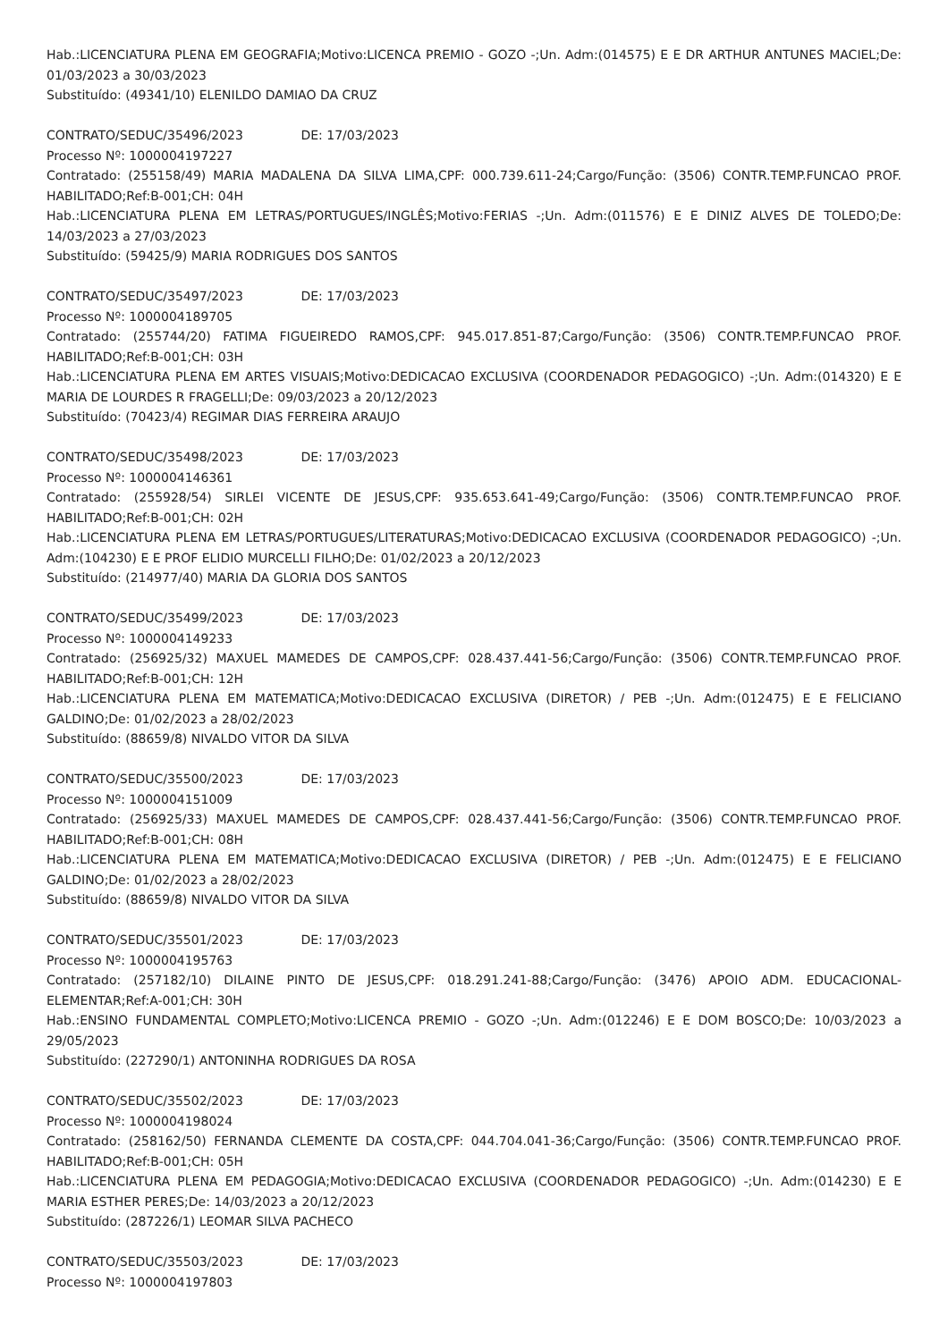Hab.:LICENCIATURA PLENA EM GEOGRAFIA;Motivo:LICENCA PREMIO - GOZO -;Un. Adm:(014575) E E DR ARTHUR ANTUNES MACIEL;De: 01/03/2023 a 30/03/2023
Substituído: (49341/10) ELENILDO DAMIAO DA CRUZ
CONTRATO/SEDUC/35496/2023 DE: 17/03/2023
Processo Nº: 1000004197227
Contratado: (255158/49) MARIA MADALENA DA SILVA LIMA,CPF: 000.739.611-24;Cargo/Função: (3506) CONTR.TEMP.FUNCAO PROF. HABILITADO;Ref:B-001;CH: 04H
Hab.:LICENCIATURA PLENA EM LETRAS/PORTUGUES/INGLÊS;Motivo:FERIAS -;Un. Adm:(011576) E E DINIZ ALVES DE TOLEDO;De: 14/03/2023 a 27/03/2023
Substituído: (59425/9) MARIA RODRIGUES DOS SANTOS
CONTRATO/SEDUC/35497/2023 DE: 17/03/2023
Processo Nº: 1000004189705
Contratado: (255744/20) FATIMA FIGUEIREDO RAMOS,CPF: 945.017.851-87;Cargo/Função: (3506) CONTR.TEMP.FUNCAO PROF. HABILITADO;Ref:B-001;CH: 03H
Hab.:LICENCIATURA PLENA EM ARTES VISUAIS;Motivo:DEDICACAO EXCLUSIVA (COORDENADOR PEDAGOGICO) -;Un. Adm:(014320) E E MARIA DE LOURDES R FRAGELLI;De: 09/03/2023 a 20/12/2023
Substituído: (70423/4) REGIMAR DIAS FERREIRA ARAUJO
CONTRATO/SEDUC/35498/2023 DE: 17/03/2023
Processo Nº: 1000004146361
Contratado: (255928/54) SIRLEI VICENTE DE JESUS,CPF: 935.653.641-49;Cargo/Função: (3506) CONTR.TEMP.FUNCAO PROF. HABILITADO;Ref:B-001;CH: 02H
Hab.:LICENCIATURA PLENA EM LETRAS/PORTUGUES/LITERATURAS;Motivo:DEDICACAO EXCLUSIVA (COORDENADOR PEDAGOGICO) -;Un. Adm:(104230) E E PROF ELIDIO MURCELLI FILHO;De: 01/02/2023 a 20/12/2023
Substituído: (214977/40) MARIA DA GLORIA DOS SANTOS
CONTRATO/SEDUC/35499/2023 DE: 17/03/2023
Processo Nº: 1000004149233
Contratado: (256925/32) MAXUEL MAMEDES DE CAMPOS,CPF: 028.437.441-56;Cargo/Função: (3506) CONTR.TEMP.FUNCAO PROF. HABILITADO;Ref:B-001;CH: 12H
Hab.:LICENCIATURA PLENA EM MATEMATICA;Motivo:DEDICACAO EXCLUSIVA (DIRETOR) / PEB -;Un. Adm:(012475) E E FELICIANO GALDINO;De: 01/02/2023 a 28/02/2023
Substituído: (88659/8) NIVALDO VITOR DA SILVA
CONTRATO/SEDUC/35500/2023 DE: 17/03/2023
Processo Nº: 1000004151009
Contratado: (256925/33) MAXUEL MAMEDES DE CAMPOS,CPF: 028.437.441-56;Cargo/Função: (3506) CONTR.TEMP.FUNCAO PROF. HABILITADO;Ref:B-001;CH: 08H
Hab.:LICENCIATURA PLENA EM MATEMATICA;Motivo:DEDICACAO EXCLUSIVA (DIRETOR) / PEB -;Un. Adm:(012475) E E FELICIANO GALDINO;De: 01/02/2023 a 28/02/2023
Substituído: (88659/8) NIVALDO VITOR DA SILVA
CONTRATO/SEDUC/35501/2023 DE: 17/03/2023
Processo Nº: 1000004195763
Contratado: (257182/10) DILAINE PINTO DE JESUS,CPF: 018.291.241-88;Cargo/Função: (3476) APOIO ADM. EDUCACIONAL-ELEMENTAR;Ref:A-001;CH: 30H
Hab.:ENSINO FUNDAMENTAL COMPLETO;Motivo:LICENCA PREMIO - GOZO -;Un. Adm:(012246) E E DOM BOSCO;De: 10/03/2023 a 29/05/2023
Substituído: (227290/1) ANTONINHA RODRIGUES DA ROSA
CONTRATO/SEDUC/35502/2023 DE: 17/03/2023
Processo Nº: 1000004198024
Contratado: (258162/50) FERNANDA CLEMENTE DA COSTA,CPF: 044.704.041-36;Cargo/Função: (3506) CONTR.TEMP.FUNCAO PROF. HABILITADO;Ref:B-001;CH: 05H
Hab.:LICENCIATURA PLENA EM PEDAGOGIA;Motivo:DEDICACAO EXCLUSIVA (COORDENADOR PEDAGOGICO) -;Un. Adm:(014230) E E MARIA ESTHER PERES;De: 14/03/2023 a 20/12/2023
Substituído: (287226/1) LEOMAR SILVA PACHECO
CONTRATO/SEDUC/35503/2023 DE: 17/03/2023
Processo Nº: 1000004197803